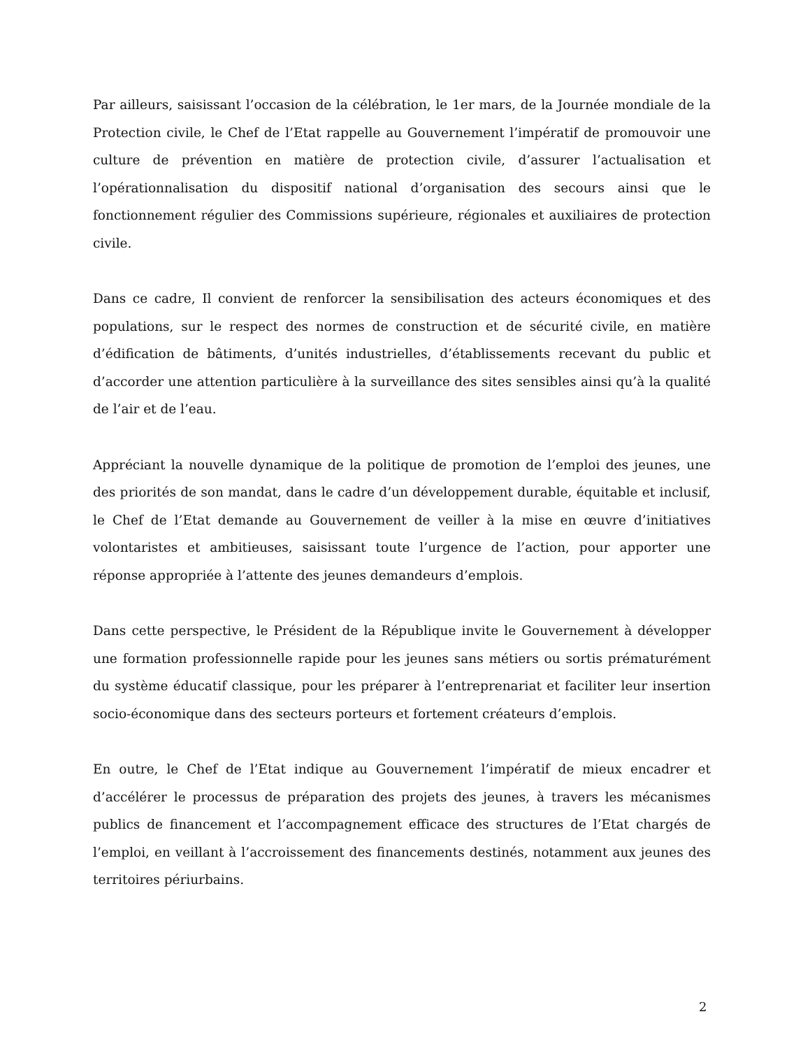Par ailleurs, saisissant l’occasion de la célébration, le 1er mars, de la Journée mondiale de la Protection civile, le Chef de l’Etat rappelle au Gouvernement l’impératif de promouvoir une culture de prévention en matière de protection civile, d’assurer l’actualisation et l’opérationnalisation du dispositif national d’organisation des secours ainsi que le fonctionnement régulier des Commissions supérieure, régionales et auxiliaires de protection civile.
Dans ce cadre, Il convient de renforcer la sensibilisation des acteurs économiques et des populations, sur le respect des normes de construction et de sécurité civile, en matière d’édification de bâtiments, d’unités industrielles, d’établissements recevant du public et d’accorder une attention particulière à la surveillance des sites sensibles ainsi qu’à la qualité de l’air et de l’eau.
Appréciant la nouvelle dynamique de la politique de promotion de l’emploi des jeunes, une des priorités de son mandat, dans le cadre d’un développement durable, équitable et inclusif, le Chef de l’Etat demande au Gouvernement de veiller à la mise en œuvre d’initiatives volontaristes et ambitieuses, saisissant toute l’urgence de l’action, pour apporter une réponse appropriée à l’attente des jeunes demandeurs d’emplois.
Dans cette perspective, le Président de la République invite le Gouvernement à développer une formation professionnelle rapide pour les jeunes sans métiers ou sortis prématurément du système éducatif classique, pour les préparer à l’entreprenariat et faciliter leur insertion socio-économique dans des secteurs porteurs et fortement créateurs d’emplois.
En outre, le Chef de l’Etat indique au Gouvernement l’impératif de mieux encadrer et d’accélérer le processus de préparation des projets des jeunes, à travers les mécanismes publics de financement et l’accompagnement efficace des structures de l’Etat chargés de l’emploi, en veillant à l’accroissement des financements destinés, notamment aux jeunes des territoires périurbains.
2